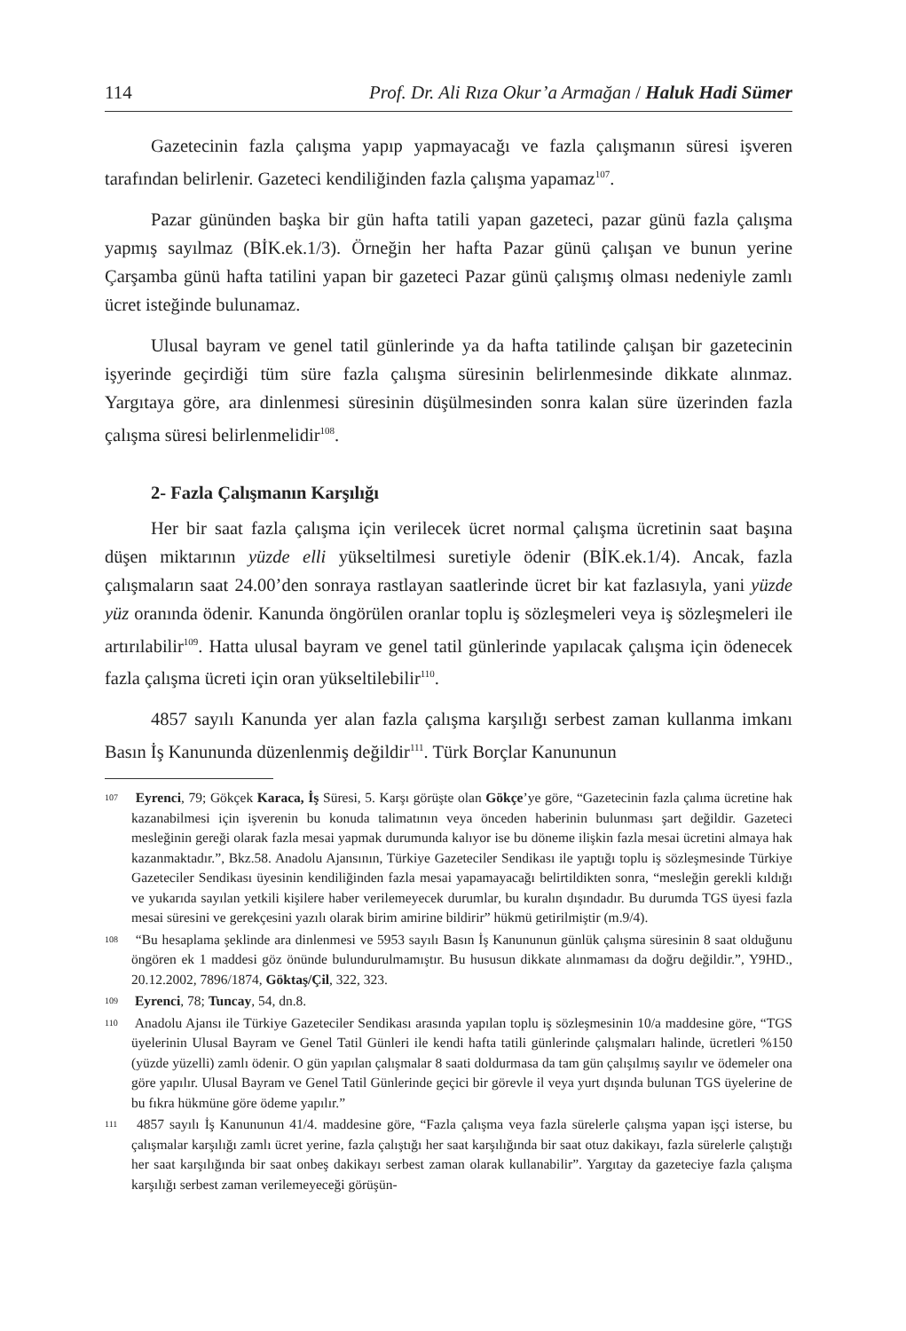114 Prof. Dr. Ali Rıza Okur’a Armağan / Haluk Hadi Sümer
Gazetecinin fazla çalışma yapıp yapmayacağı ve fazla çalışmanın süresi işveren tarafından belirlenir. Gazeteci kendiliğinden fazla çalışma yapamaz<sup>107</sup>.
Pazar gününden başka bir gün hafta tatili yapan gazeteci, pazar günü fazla çalışma yapmış sayılmaz (BİK.ek.1/3). Örneğin her hafta Pazar günü çalışan ve bunun yerine Çarşamba günü hafta tatilini yapan bir gazeteci Pazar günü çalışmış olması nedeniyle zamlı ücret isteğinde bulunamaz.
Ulusal bayram ve genel tatil günlerinde ya da hafta tatilinde çalışan bir gazetecinin işyerinde geçirdiği tüm süre fazla çalışma süresinin belirlenmesinde dikkate alınmaz. Yargıtaya göre, ara dinlenmesi süresinin düşülmesinden sonra kalan süre üzerinden fazla çalışma süresi belirlenmelidir<sup>108</sup>.
2- Fazla Çalışmanın Karşılığı
Her bir saat fazla çalışma için verilecek ücret normal çalışma ücretinin saat başına düşen miktarının yüzde elli yükseltilmesi suretiyle ödenir (BİK.ek.1/4). Ancak, fazla çalışmaların saat 24.00’den sonraya rastlayan saatlerinde ücret bir kat fazlasıyla, yani yüzde yüz oranında ödenir. Kanunda öngörülen oranlar toplu iş sözleşmeleri veya iş sözleşmeleri ile artırılabilir<sup>109</sup>. Hatta ulusal bayram ve genel tatil günlerinde yapılacak çalışma için ödenecek fazla çalışma ücreti için oran yükseltilebilir<sup>110</sup>.
4857 sayılı Kanunda yer alan fazla çalışma karşılığı serbest zaman kullanma imkanı Basın İş Kanununda düzenlenmiş değildir<sup>111</sup>. Türk Borçlar Kanununun
<sup>107</sup> Eyrenci, 79; Gökçek Karaca, İş Süresi, 5. Karşı görüşte olan Gökçe’ye göre, “Gazetecinin fazla çalıma ücretine hak kazanabilmesi için işverenin bu konuda talimatının veya önceden haberinin bulunması şart değildir. Gazeteci mesleğinin gereği olarak fazla mesai yapmak durumunda kalıyor ise bu döneme ilişkin fazla mesai ücretini almaya hak kazanmaktadır.”, Bkz.58. Anadolu Ajansının, Türkiye Gazeteciler Sendikası ile yaptığı toplu iş sözleşmesinde Türkiye Gazeteciler Sendikası üyesinin kendiliğinden fazla mesai yapamayacağı belirtildikten sonra, “mesleğin gerekli kıldığı ve yukarıda sayılan yetkili kişilere haber verilemeyecek durumlar, bu kuralın dışındadır. Bu durumda TGS üyesi fazla mesai süresini ve gerekçesini yazılı olarak birim amirine bildirir” hükmü getirilmiştir (m.9/4).
<sup>108</sup> “Bu hesaplama şeklinde ara dinlenmesi ve 5953 sayılı Basın İş Kanununun günlük çalışma süresinin 8 saat olduğunu öngören ek 1 maddesi göz önünde bulundurulmamıştır. Bu hususun dikkate alınmaması da doğru değildir.”, Y9HD., 20.12.2002, 7896/1874, Göktaş/Çil, 322, 323.
<sup>109</sup> Eyrenci, 78; Tuncay, 54, dn.8.
<sup>110</sup> Anadolu Ajansı ile Türkiye Gazeteciler Sendikası arasında yapılan toplu iş sözleşmesinin 10/a maddesine göre, “TGS üyelerinin Ulusal Bayram ve Genel Tatil Günleri ile kendi hafta tatili günlerinde çalışmaları halinde, ücretleri %150 (yüzde yüzelli) zamlı ödenir. O gün yapılan çalışmalar 8 saati doldurmasa da tam gün çalışılmış sayılır ve ödemeler ona göre yapılır. Ulusal Bayram ve Genel Tatil Günlerinde geçici bir görevle il veya yurt dışında bulunan TGS üyelerine de bu fıkra hükmüne göre ödeme yapılır.”
<sup>111</sup> 4857 sayılı İş Kanununun 41/4. maddesine göre, “Fazla çalışma veya fazla sürelerle çalışma yapan işçi isterse, bu çalışmalar karşılığı zamlı ücret yerine, fazla çalıştığı her saat karşılığında bir saat otuz dakikayı, fazla sürelerle çalıştığı her saat karşılığında bir saat onbeş dakikayı serbest zaman olarak kullanabilir”. Yargıtay da gazeteciye fazla çalışma karşılığı serbest zaman verilemeyeceği görüşün-